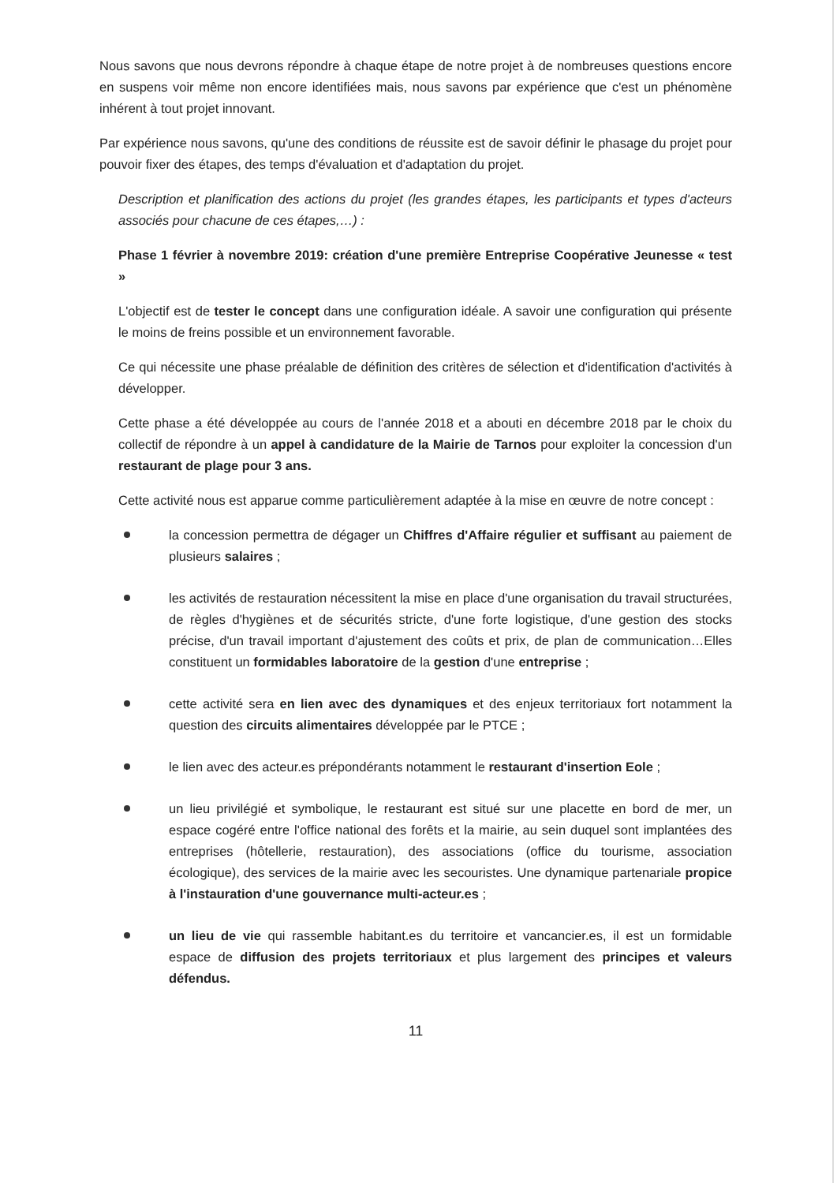Nous savons que nous devrons répondre à chaque étape de notre projet à de nombreuses questions encore en suspens voir même non encore identifiées mais, nous savons par expérience que c'est un phénomène inhérent à tout projet innovant.
Par expérience nous savons, qu'une des conditions de réussite est de savoir définir le phasage du projet pour pouvoir fixer des étapes, des temps d'évaluation et d'adaptation du projet.
Description et planification des actions du projet (les grandes étapes, les participants et types d'acteurs associés pour chacune de ces étapes,…) :
Phase 1 février à novembre 2019: création d'une première Entreprise Coopérative Jeunesse « test »
L'objectif est de tester le concept dans une configuration idéale. A savoir une configuration qui présente le moins de freins possible et un environnement favorable.
Ce qui nécessite une phase préalable de définition des critères de sélection et d'identification d'activités à développer.
Cette phase a été développée au cours de l'année 2018 et a abouti en décembre 2018 par le choix du collectif de répondre à un appel à candidature de la Mairie de Tarnos pour exploiter la concession d'un restaurant de plage pour 3 ans.
Cette activité nous est apparue comme particulièrement adaptée à la mise en œuvre de notre concept :
la concession permettra de dégager un Chiffres d'Affaire régulier et suffisant au paiement de plusieurs salaires ;
les activités de restauration nécessitent la mise en place d'une organisation du travail structurées, de règles d'hygiènes et de sécurités stricte, d'une forte logistique, d'une gestion des stocks précise, d'un travail important d'ajustement des coûts et prix, de plan de communication…Elles constituent un formidables laboratoire de la gestion d'une entreprise ;
cette activité sera en lien avec des dynamiques et des enjeux territoriaux fort notamment la question des circuits alimentaires développée par le PTCE ;
le lien avec des acteur.es prépondérants notamment le restaurant d'insertion Eole ;
un lieu privilégié et symbolique, le restaurant est situé sur une placette en bord de mer, un espace cogéré entre l'office national des forêts et la mairie, au sein duquel sont implantées des entreprises (hôtellerie, restauration), des associations (office du tourisme, association écologique), des services de la mairie avec les secouristes. Une dynamique partenariale propice à l'instauration d'une gouvernance multi-acteur.es ;
un lieu de vie qui rassemble habitant.es du territoire et vancancier.es, il est un formidable espace de diffusion des projets territoriaux et plus largement des principes et valeurs défendus.
11